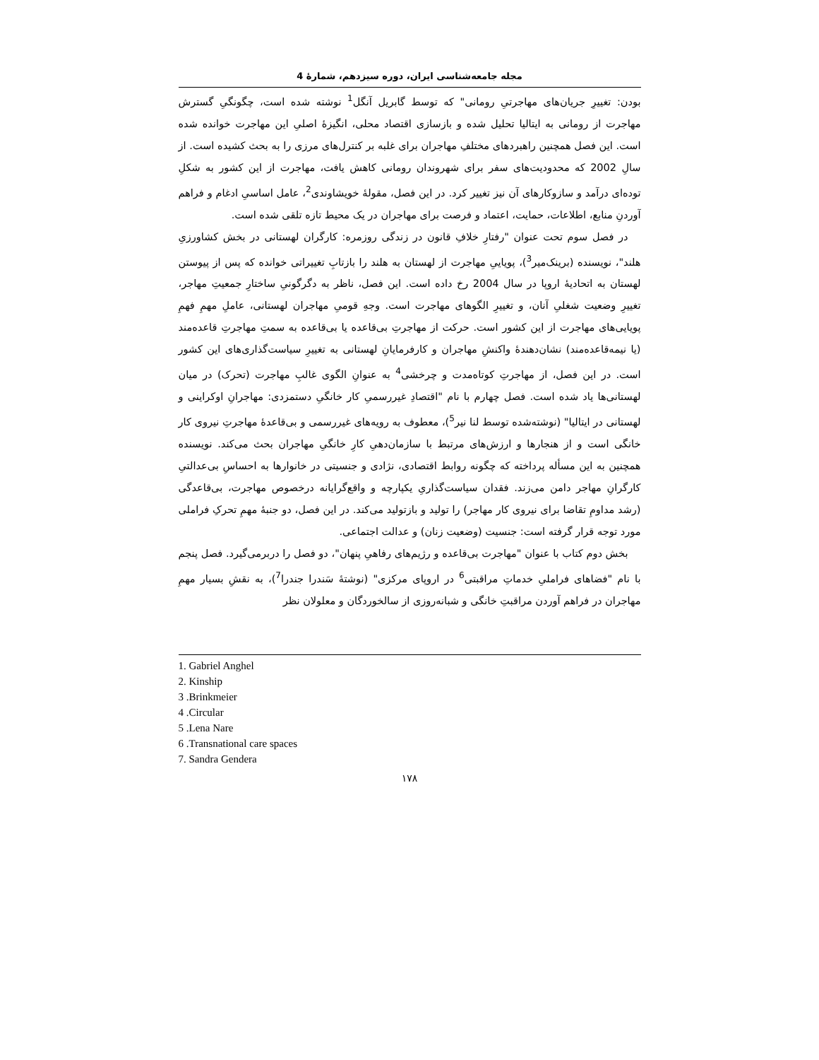مجله جامعه‌شناسی ایران، دوره سیزدهم، شمارۀ 4
بودن: تغییرِ جریان‌های مهاجرتیِ رومانی" که توسط گابریل آنگل<sup>1</sup> نوشته شده است، چگونگیِ گسترش مهاجرت از رومانی به ایتالیا تحلیل شده و بازسازی اقتصاد محلی، انگیزۀ اصلیِ این مهاجرت خوانده شده است. این فصل همچنین راهبردهای مختلفِ مهاجران برای غلبه بر کنترل‌های مرزی را به بحث کشیده است. از سالِ 2002 که محدودیت‌های سفر برای شهروندان رومانی کاهش یافت، مهاجرت از این کشور به شکلِ توده‌ای درآمد و سازوکارهای آن نیز تغییر کرد. در این فصل، مقولۀ خویشاوندی<sup>2</sup>، عامل اساسیِ ادغام و فراهم آوردنِ منابع، اطلاعات، حمایت، اعتماد و فرصت برای مهاجران در یک محیط تازه تلقی شده است.
در فصل سوم تحت عنوان "رفتارِ خلافِ قانون در زندگی روزمره: کارگران لهستانی در بخش کشاورزیِ هلند"، نویسنده (برینک‌میر<sup>3</sup>)، پویاییِ مهاجرت از لهستان به هلند را بازتابِ تغییراتی خوانده که پس از پیوستن لهستان به اتحادیۀ اروپا در سال 2004 رخ داده است. این فصل، ناظر به دگرگونیِ ساختارِ جمعیتِ مهاجر، تغییرِ وضعیت شغلیِ آنان، و تغییرِ الگوهای مهاجرت است. وجهِ قومیِ مهاجران لهستانی، عاملِ مهمِ فهمِ پویایی‌های مهاجرت از این کشور است. حرکت از مهاجرتِ بی‌قاعده یا بی‌قاعده به سمتِ مهاجرتِ قاعده‌مند (یا نیمه‌قاعده‌مند) نشان‌دهندۀ واکنشِ مهاجران و کارفرمایانِ لهستانی به تغییرِ سیاست‌گذاری‌های این کشور است. در این فصل، از مهاجرتِ کوتاه‌مدت و چرخشی<sup>4</sup> به عنوانِ الگوی غالبِ مهاجرت (تحرک) در میان لهستانی‌ها یاد شده است. فصل چهارم با نام "اقتصادِ غیررسمیِ کار خانگیِ دستمزدی: مهاجرانِ اوکراینی و لهستانی در ایتالیا" (نوشته‌شده توسط لنا نیر<sup>5</sup>)، معطوف به رویه‌های غیررسمی و بی‌قاعدۀ مهاجرتِ نیروی کار خانگی است و از هنجارها و ارزش‌های مرتبط با سازمان‌دهیِ کارِ خانگیِ مهاجران بحث می‌کند. نویسنده همچنین به این مسأله پرداخته که چگونه روابط اقتصادی، نژادی و جنسیتی در خانوارها به احساسِ بی‌عدالتیِ کارگرانِ مهاجر دامن می‌زند. فقدان سیاست‌گذاریِ یکپارچه و واقع‌گرایانه درخصوص مهاجرت، بی‌قاعدگی (رشد مداومِ تقاضا برای نیروی کار مهاجر) را تولید و بازتولید می‌کند. در این فصل، دو جنبۀ مهمِ تحرکِ فراملی مورد توجه قرار گرفته است: جنسیت (وضعیت زنان) و عدالت اجتماعی.
بخش دوم کتاب با عنوان "مهاجرت بی‌قاعده و رژیم‌های رفاهیِ پنهان"، دو فصل را دربرمی‌گیرد. فصل پنجم با نام "فضاهای فراملیِ خدماتِ مراقبتی<sup>6</sup> در اروپای مرکزی" (نوشتۀ سَندرا جندرا<sup>7</sup>)، به نقشِ بسیار مهمِ مهاجران در فراهم آوردن مراقبتِ خانگی و شبانه‌روزی از سالخوردگان و معلولان نظر
1. Gabriel Anghel
2. Kinship
3 .Brinkmeier
4 .Circular
5 .Lena Nare
6 .Transnational care spaces
7. Sandra Gendera
۱۷۸